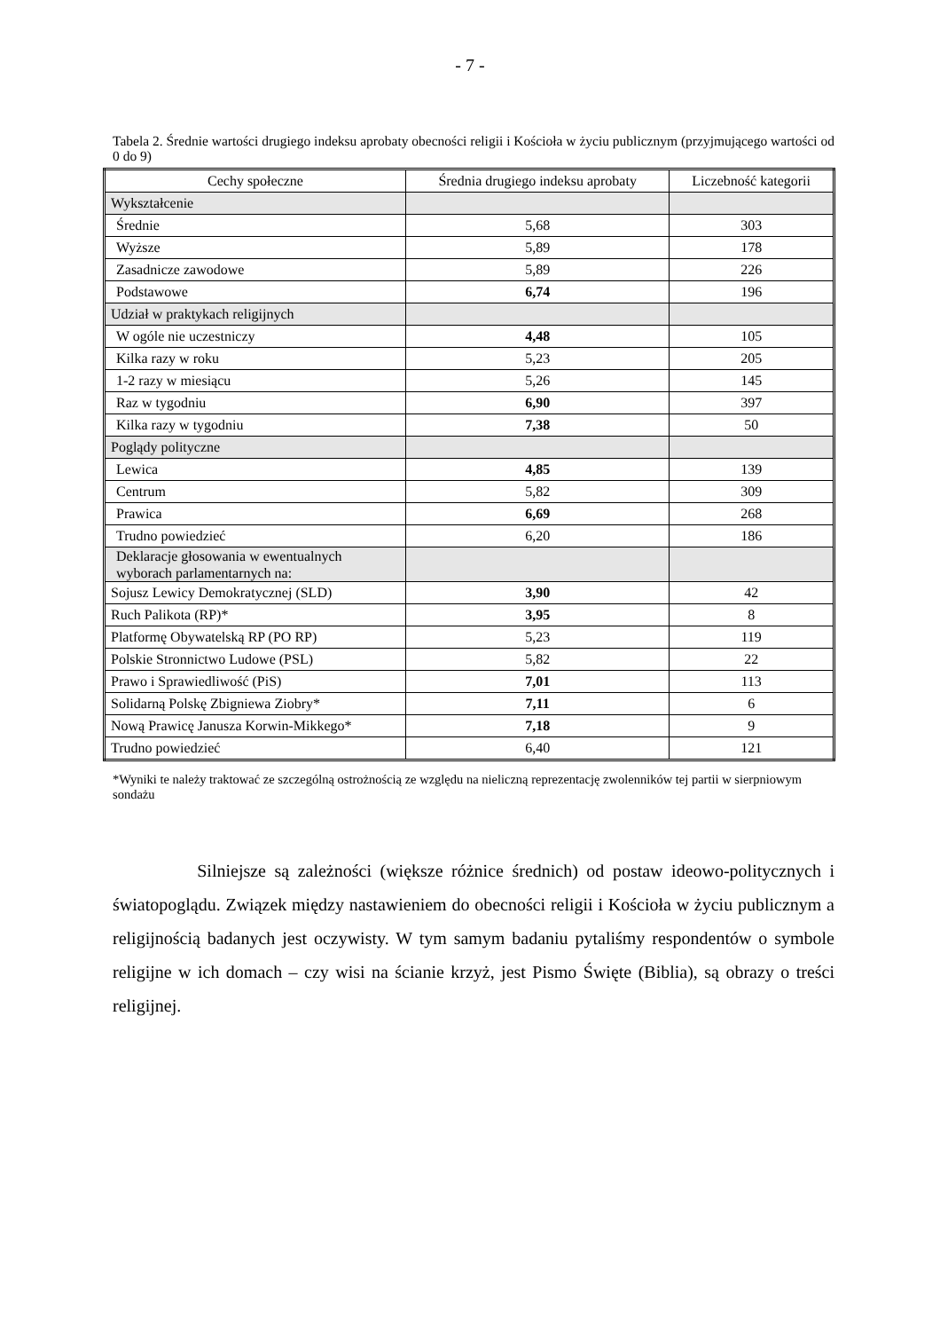- 7 -
Tabela 2. Średnie wartości drugiego indeksu aprobaty obecności religii i Kościoła w życiu publicznym (przyjmującego wartości od 0 do 9)
| Cechy społeczne | Średnia drugiego indeksu aprobaty | Liczebność kategorii |
| --- | --- | --- |
| Wykształcenie | | |
| Średnie | 5,68 | 303 |
| Wyższe | 5,89 | 178 |
| Zasadnicze zawodowe | 5,89 | 226 |
| Podstawowe | 6,74 | 196 |
| Udział w praktykach religijnych | | |
| W ogóle nie uczestniczy | 4,48 | 105 |
| Kilka razy w roku | 5,23 | 205 |
| 1-2 razy w miesiącu | 5,26 | 145 |
| Raz w tygodniu | 6,90 | 397 |
| Kilka razy w tygodniu | 7,38 | 50 |
| Poglądy polityczne | | |
| Lewica | 4,85 | 139 |
| Centrum | 5,82 | 309 |
| Prawica | 6,69 | 268 |
| Trudno powiedzieć | 6,20 | 186 |
| Deklaracje głosowania w ewentualnych wyborach parlamentarnych na: | | |
| Sojusz Lewicy Demokratycznej (SLD) | 3,90 | 42 |
| Ruch Palikota (RP)* | 3,95 | 8 |
| Platformę Obywatelską RP (PO RP) | 5,23 | 119 |
| Polskie Stronnictwo Ludowe (PSL) | 5,82 | 22 |
| Prawo i Sprawiedliwość (PiS) | 7,01 | 113 |
| Solidarną Polskę Zbigniewa Ziobry* | 7,11 | 6 |
| Nową Prawicę Janusza Korwin-Mikkego* | 7,18 | 9 |
| Trudno powiedzieć | 6,40 | 121 |
*Wyniki te należy traktować ze szczególną ostrożnością ze względu na nieliczną reprezentację zwolenników tej partii w sierpniowym sondażu
Silniejsze są zależności (większe różnice średnich) od postaw ideowo-politycznych i światopoglądu. Związek między nastawieniem do obecności religii i Kościoła w życiu publicznym a religijnością badanych jest oczywisty. W tym samym badaniu pytaliśmy respondentów o symbole religijne w ich domach – czy wisi na ścianie krzyż, jest Pismo Święte (Biblia), są obrazy o treści religijnej.